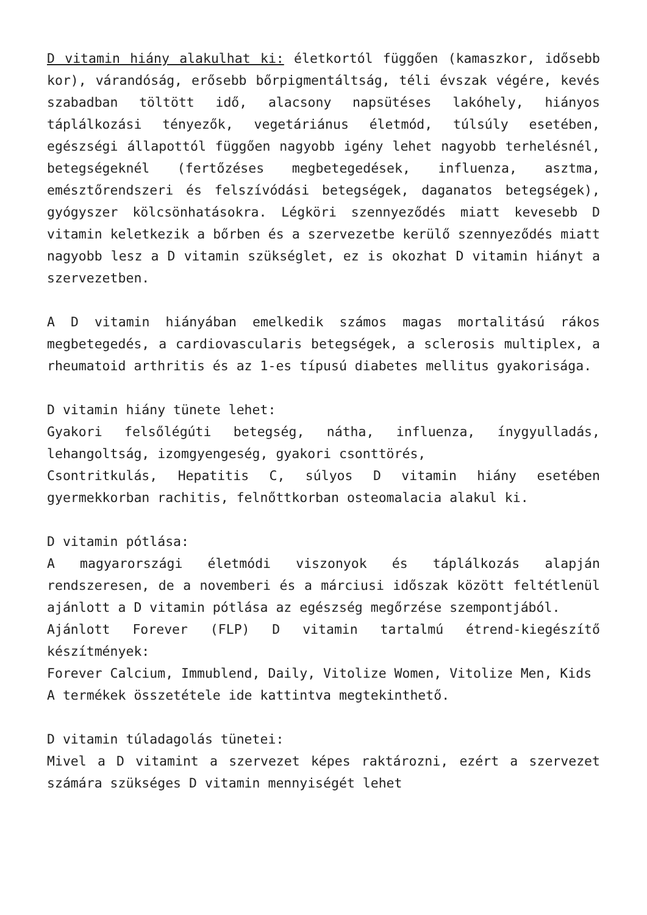D vitamin hiány alakulhat ki: életkortól függően (kamaszkor, idősebb kor), várandóság, erősebb bőrpigmentáltság, téli évszak végére, kevés szabadban töltött idő, alacsony napsütéses lakóhely, hiányos táplálkozási tényezők, vegetáriánus életmód, túlsúly esetében, egészségi állapottól függően nagyobb igény lehet nagyobb terhelésnél, betegségeknél (fertőzéses megbetegedések, influenza, asztma, emésztőrendszeri és felszívódási betegségek, daganatos betegségek), gyógyszer kölcsönhatásokra. Légköri szennyeződés miatt kevesebb D vitamin keletkezik a bőrben és a szervezetbe kerülő szennyeződés miatt nagyobb lesz a D vitamin szükséglet, ez is okozhat D vitamin hiányt a szervezetben.
A D vitamin hiányában emelkedik számos magas mortalitású rákos megbetegedés, a cardiovascularis betegségek, a sclerosis multiplex, a rheumatoid arthritis és az 1-es típusú diabetes mellitus gyakorisága.
D vitamin hiány tünete lehet:
Gyakori felsőlégúti betegség, nátha, influenza, ínygyulladás, lehangoltság, izomgyengeség, gyakori csonttörés,
Csontritkulás, Hepatitis C, súlyos D vitamin hiány esetében gyermekkorban rachitis, felnőttkorban osteomalacia alakul ki.
D vitamin pótlása:
A magyarországi életmódi viszonyok és táplálkozás alapján rendszeresen, de a novemberi és a márciusi időszak között feltétlenül ajánlott a D vitamin pótlása az egészség megőrzése szempontjából.
Ajánlott Forever (FLP) D vitamin tartalmú étrend-kiegészítő készítmények:
Forever Calcium, Immublend, Daily, Vitolize Women, Vitolize Men, Kids
A termékek összetétele ide kattintva megtekinthető.
D vitamin túladagolás tünetei:
Mivel a D vitamint a szervezet képes raktározni, ezért a szervezet számára szükséges D vitamin mennyiségét lehet